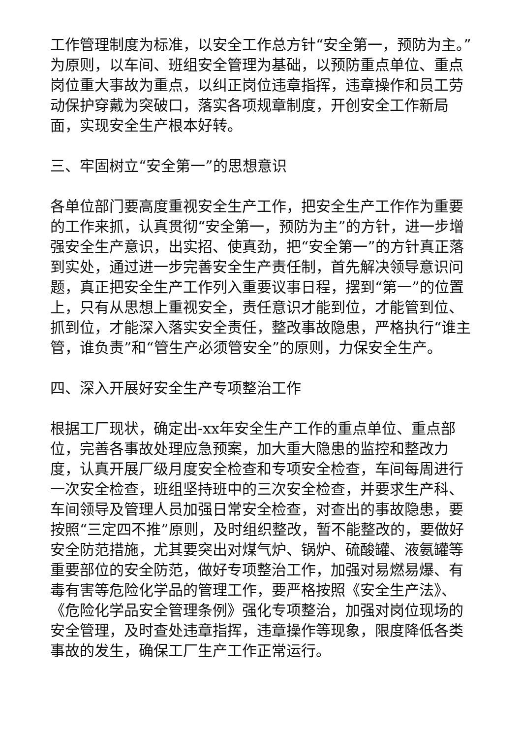工作管理制度为标准，以安全工作总方针“安全第一，预防为主。”为原则，以车间、班组安全管理为基础，以预防重点单位、重点岗位重大事故为重点，以纠正岗位违章指挥，违章操作和员工劳动保护穿戴为突破口，落实各项规章制度，开创安全工作新局面，实现安全生产根本好转。
三、牢固树立“安全第一”的思想意识
各单位部门要高度重视安全生产工作，把安全生产工作作为重要的工作来抓，认真贯彻“安全第一，预防为主”的方针，进一步增强安全生产意识，出实招、使真劲，把“安全第一”的方针真正落到实处，通过进一步完善安全生产责任制，首先解决领导意识问题，真正把安全生产工作列入重要议事日程，摆到“第一”的位置上，只有从思想上重视安全，责任意识才能到位，才能管到位、抓到位，才能深入落实安全责任，整改事故隐患，严格执行“谁主管，谁负责”和“管生产必须管安全”的原则，力保安全生产。
四、深入开展好安全生产专项整治工作
根据工厂现状，确定出-xx年安全生产工作的重点单位、重点部位，完善各事故处理应急预案，加大重大隐患的监控和整改力度，认真开展厂级月度安全检查和专项安全检查，车间每周进行一次安全检查，班组坚持班中的三次安全检查，并要求生产科、车间领导及管理人员加强日常安全检查，对查出的事故隐患，要按照“三定四不推”原则，及时组织整改，暂不能整改的，要做好安全防范措施，尤其要突出对煤气炉、锅炉、硫酸罐、液氨罐等重要部位的安全防范，做好专项整治工作，加强对易燃易爆、有毒有害等危险化学品的管理工作，要严格按照《安全生产法》、《危险化学品安全管理条例》强化专项整治，加强对岗位现场的安全管理，及时查处违章指挥，违章操作等现象，限度降低各类事故的发生，确保工厂生产工作正常运行。